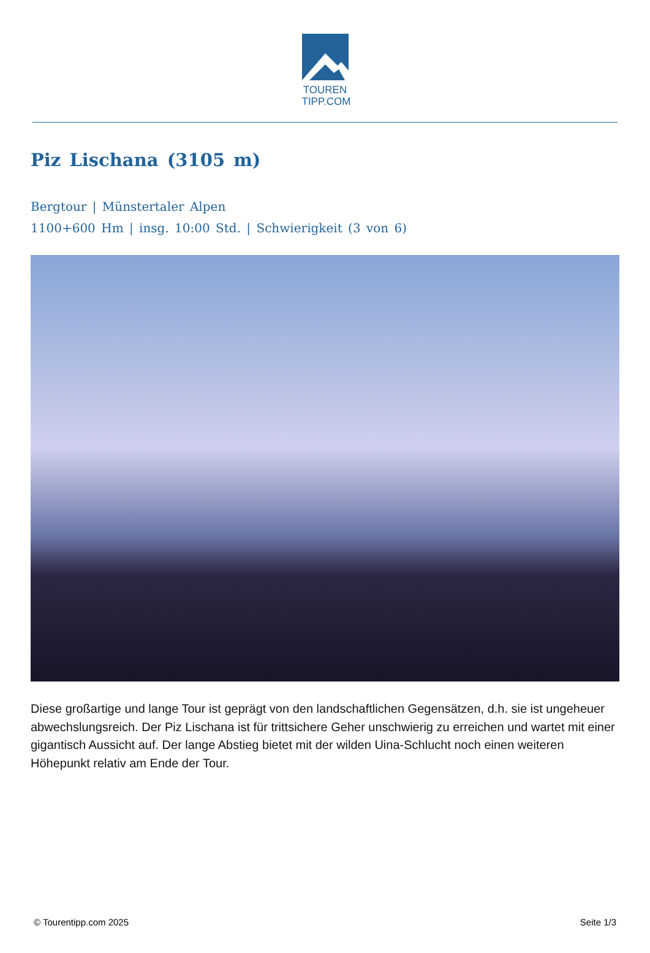TOUREN
TIPP.COM
Piz Lischana (3105 m)
Bergtour | Münstertaler Alpen
1100+600 Hm | insg. 10:00 Std. | Schwierigkeit (3 von 6)
Diese großartige und lange Tour ist geprägt von den landschaftlichen Gegensätzen, d.h. sie ist ungeheuer abwechslungsreich. Der Piz Lischana ist für trittsichere Geher unschwierig zu erreichen und wartet mit einer gigantisch Aussicht auf. Der lange Abstieg bietet mit der wilden Uina-Schlucht noch einen weiteren Höhepunkt relativ am Ende der Tour.
© Tourentipp.com 2025 Seite 1/3